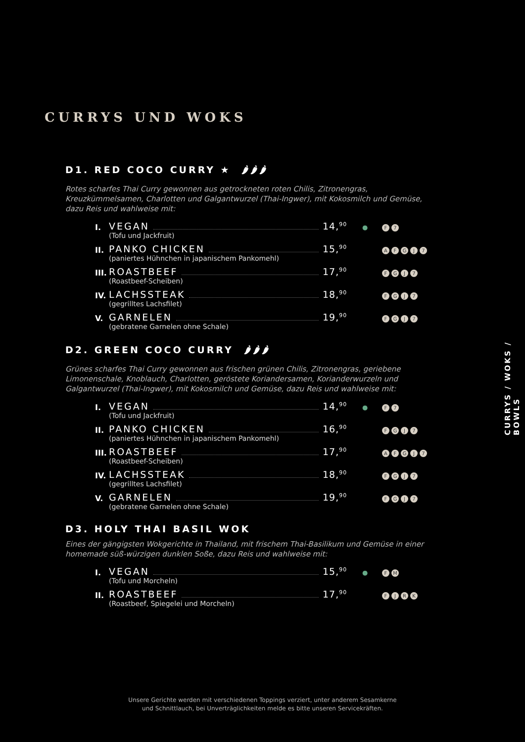CURRYS UND WOKS
D1. RED COCO CURRY ★ 🌶🌶🌶
Rotes scharfes Thai Curry gewonnen aus getrockneten roten Chilis, Zitronengras, Kreuzkümmelsamen, Charlotten und Galgantwurzel (Thai-Ingwer), mit Kokosmilch und Gemüse, dazu Reis und wahlweise mit:
I.
VEGAN 14,<sup>90</sup> ● F 7
(Tofu und Jackfruit)
II.
PANKO CHICKEN 15,<sup>90</sup> AFGJ 7
(paniertes Hühnchen in japanischem Pankomehl)
III.
ROASTBEEF 17,<sup>90</sup> FGJ 7
(Roastbeef-Scheiben)
IV.
LACHSSTEAK 18,<sup>90</sup> FGJ 7
(gegrilltes Lachsfilet)
V.
GARNELEN 19,<sup>90</sup> FGJ 7
(gebratene Garnelen ohne Schale)
D2. GREEN COCO CURRY 🌶🌶🌶
Grünes scharfes Thai Curry gewonnen aus frischen grünen Chilis, Zitronengras, geriebene Limonenschale, Knoblauch, Charlotten, geröstete Koriandersamen, Korianderwurzeln und Galgantwurzel (Thai-Ingwer), mit Kokosmilch und Gemüse, dazu Reis und wahlweise mit:
I.
VEGAN 14,<sup>90</sup> ● F 7
(Tofu und Jackfruit)
II.
PANKO CHICKEN 16,<sup>90</sup> FGJ 7
(paniertes Hühnchen in japanischem Pankomehl)
III.
ROASTBEEF 17,<sup>90</sup> AFGJ 7
(Roastbeef-Scheiben)
IV.
LACHSSTEAK 18,<sup>90</sup> FGJ 7
(gegrilltes Lachsfilet)
V.
GARNELEN 19,<sup>90</sup> FGJ 7
(gebratene Garnelen ohne Schale)
D3. HOLY THAI BASIL WOK
Eines der gängigsten Wokgerichte in Thailand, mit frischem Thai-Basilikum und Gemüse in einer homemade süß-würzigen dunklen Soße, dazu Reis und wahlweise mit:
I.
VEGAN 15,<sup>90</sup> ● FM
(Tofu und Morcheln)
II.
ROASTBEEF 17,<sup>90</sup> FJRK
(Roastbeef, Spiegelei und Morcheln)
CURRYS / WOKS / BOWLS
Unsere Gerichte werden mit verschiedenen Toppings verziert, unter anderem Sesamkerne
und Schnittlauch, bei Unverträglichkeiten melde es bitte unseren Servicekräften.